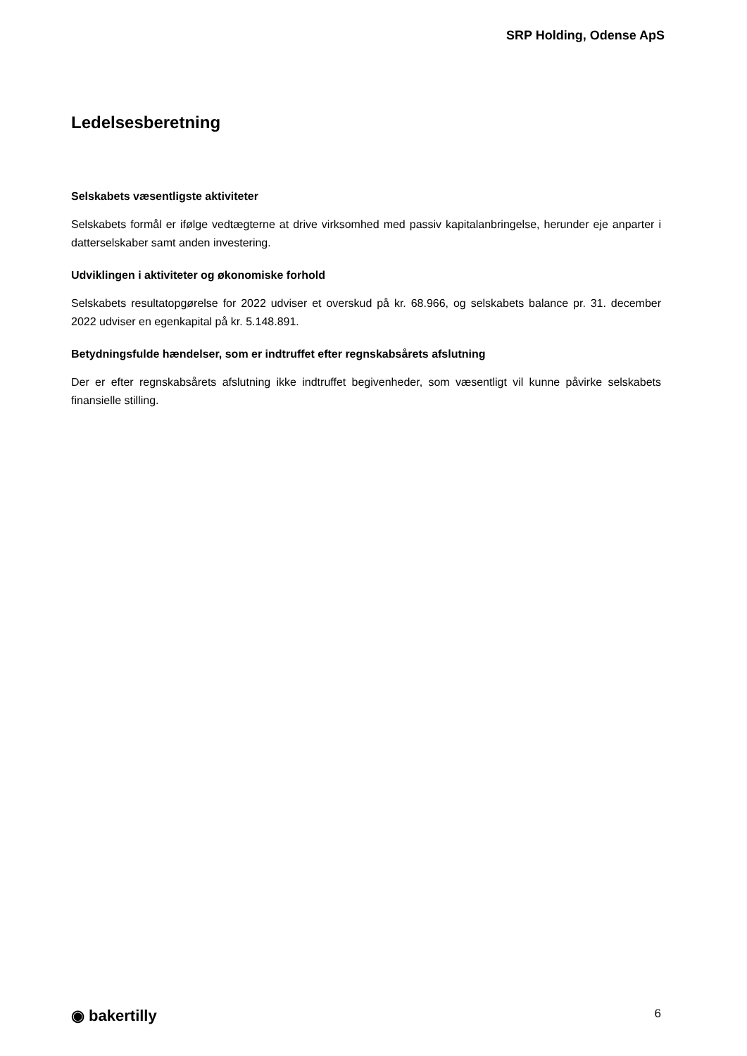SRP Holding, Odense ApS
Ledelsesberetning
Selskabets væsentligste aktiviteter
Selskabets formål er ifølge vedtægterne at drive virksomhed med passiv kapitalanbringelse, herunder eje anparter i datterselskaber samt anden investering.
Udviklingen i aktiviteter og økonomiske forhold
Selskabets resultatopgørelse for 2022 udviser et overskud på kr. 68.966, og selskabets balance pr. 31. december 2022 udviser en egenkapital på kr. 5.148.891.
Betydningsfulde hændelser, som er indtruffet efter regnskabsårets afslutning
Der er efter regnskabsårets afslutning ikke indtruffet begivenheder, som væsentligt vil kunne påvirke selskabets finansielle stilling.
◉ bakertilly 6